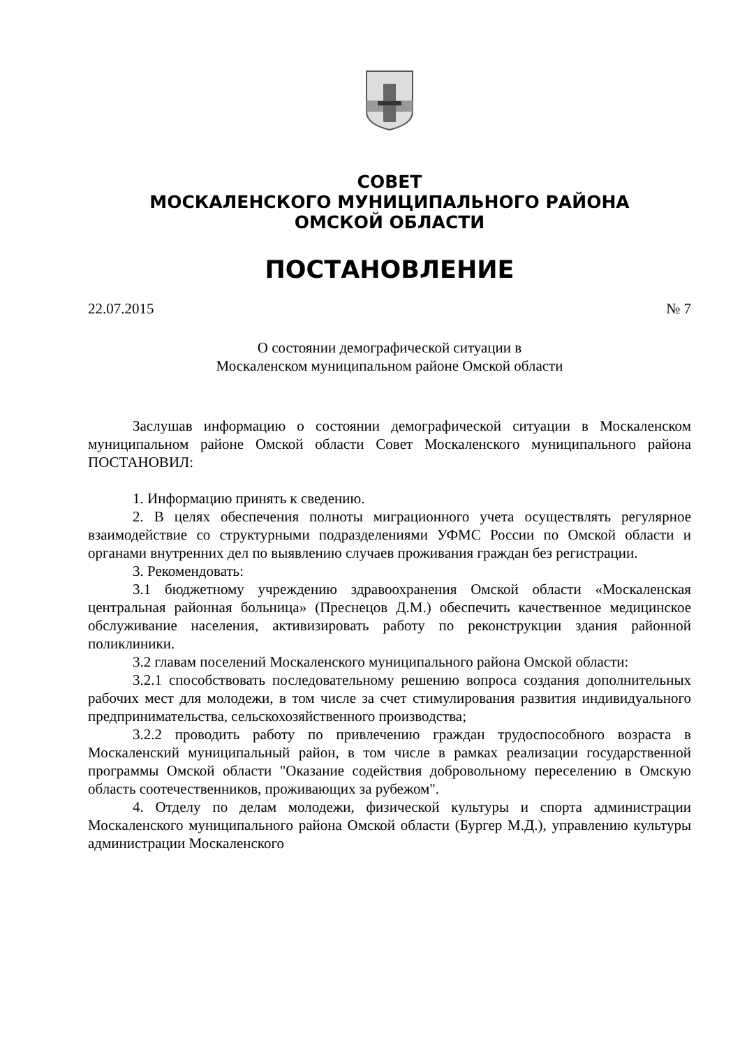СОВЕТ
МОСКАЛЕНСКОГО МУНИЦИПАЛЬНОГО РАЙОНА
ОМСКОЙ ОБЛАСТИ
ПОСТАНОВЛЕНИЕ
22.07.2015 № 7
О состоянии демографической ситуации в
Москаленском муниципальном районе Омской области
Заслушав информацию о состоянии демографической ситуации в Москаленском муниципальном районе Омской области Совет Москаленского муниципального района ПОСТАНОВИЛ:
1. Информацию принять к сведению.
2. В целях обеспечения полноты миграционного учета осуществлять регулярное взаимодействие со структурными подразделениями УФМС России по Омской области и органами внутренних дел по выявлению случаев проживания граждан без регистрации.
3. Рекомендовать:
3.1 бюджетному учреждению здравоохранения Омской области «Москаленская центральная районная больница» (Преснецов Д.М.) обеспечить качественное медицинское обслуживание населения, активизировать работу по реконструкции здания районной поликлиники.
3.2 главам поселений Москаленского муниципального района Омской области:
3.2.1 способствовать последовательному решению вопроса создания дополнительных рабочих мест для молодежи, в том числе за счет стимулирования развития индивидуального предпринимательства, сельскохозяйственного производства;
3.2.2 проводить работу по привлечению граждан трудоспособного возраста в Москаленский муниципальный район, в том числе в рамках реализации государственной программы Омской области "Оказание содействия добровольному переселению в Омскую область соотечественников, проживающих за рубежом".
4. Отделу по делам молодежи, физической культуры и спорта администрации Москаленского муниципального района Омской области (Бургер М.Д.), управлению культуры администрации Москаленского